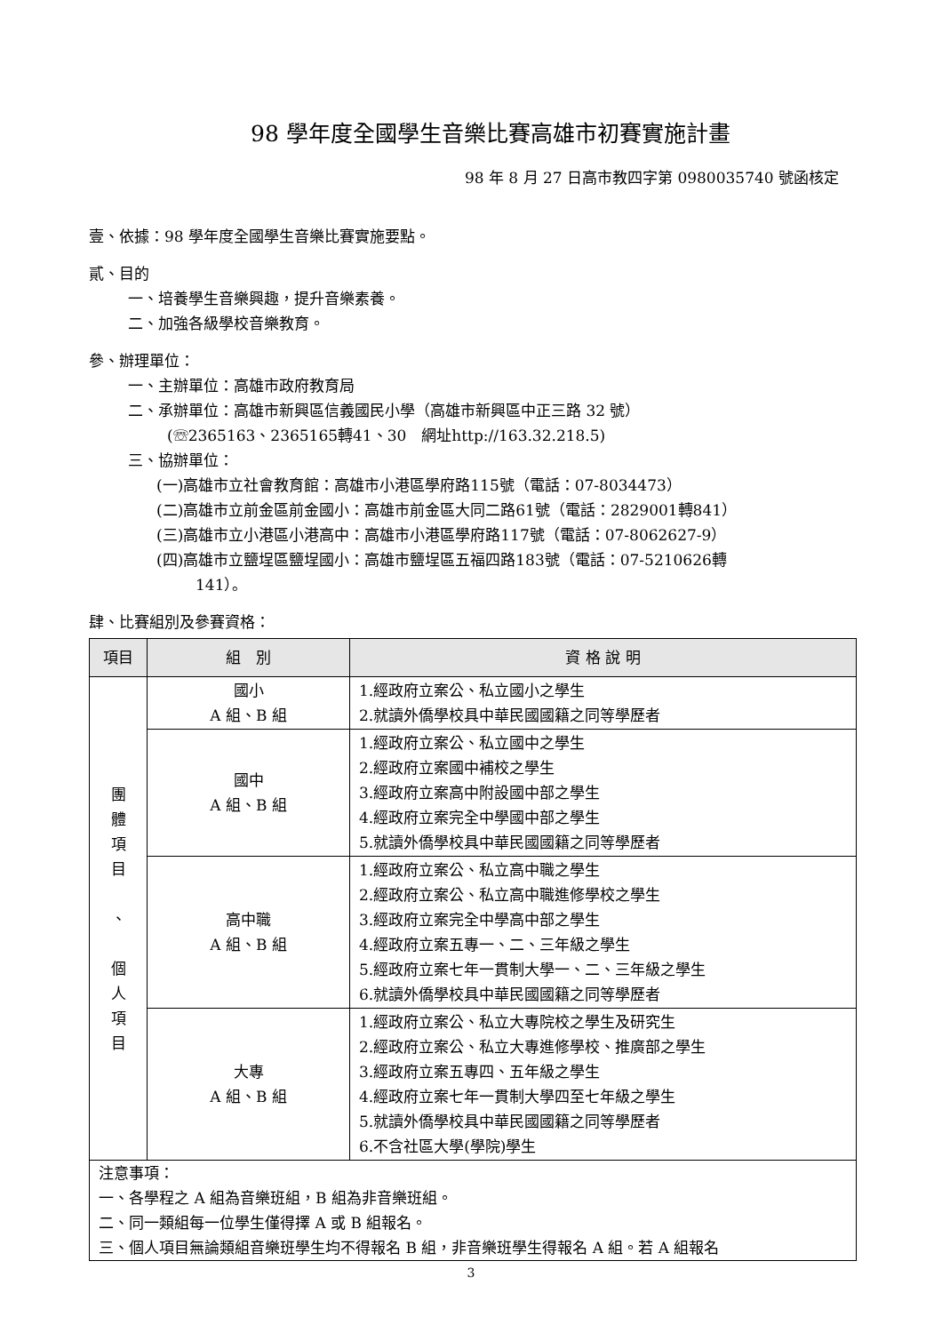98 學年度全國學生音樂比賽高雄市初賽實施計畫
98 年 8 月 27 日高市教四字第 0980035740 號函核定
壹、依據：98 學年度全國學生音樂比賽實施要點。
貳、目的
一、培養學生音樂興趣，提升音樂素養。
二、加強各級學校音樂教育。
參、辦理單位：
一、主辦單位：高雄市政府教育局
二、承辦單位：高雄市新興區信義國民小學（高雄市新興區中正三路 32 號）
(☏2365163、2365165轉41、30　網址http://163.32.218.5)
三、協辦單位：
(一)高雄市立社會教育館：高雄市小港區學府路115號（電話：07-8034473）
(二)高雄市立前金區前金國小：高雄市前金區大同二路61號（電話：2829001轉841）
(三)高雄市立小港區小港高中：高雄市小港區學府路117號（電話：07-8062627-9）
(四)高雄市立鹽埕區鹽埕國小：高雄市鹽埕區五福四路183號（電話：07-5210626轉
141）。
肆、比賽組別及參賽資格：
| 項目 | 組 別 | 資 格 說 明 |
| --- | --- | --- |
| 團 體 項 目 、 個 人 項 目 | 國小 A 組、B 組 | 1.經政府立案公、私立國小之學生 2.就讀外僑學校具中華民國國籍之同等學歷者 |
| | 國中 A 組、B 組 | 1.經政府立案公、私立國中之學生 2.經政府立案國中補校之學生 3.經政府立案高中附設國中部之學生 4.經政府立案完全中學國中部之學生 5.就讀外僑學校具中華民國國籍之同等學歷者 |
| | 高中職 A 組、B 組 | 1.經政府立案公、私立高中職之學生 2.經政府立案公、私立高中職進修學校之學生 3.經政府立案完全中學高中部之學生 4.經政府立案五專一、二、三年級之學生 5.經政府立案七年一貫制大學一、二、三年級之學生 6.就讀外僑學校具中華民國國籍之同等學歷者 |
| | 大專 A 組、B 組 | 1.經政府立案公、私立大專院校之學生及研究生 2.經政府立案公、私立大專進修學校、推廣部之學生 3.經政府立案五專四、五年級之學生 4.經政府立案七年一貫制大學四至七年級之學生 5.就讀外僑學校具中華民國國籍之同等學歷者 6.不含社區大學(學院)學生 |
| 注意事項： 一、各學程之 A 組為音樂班組，B 組為非音樂班組。 二、同一類組每一位學生僅得擇 A 或 B 組報名。 三、個人項目無論類組音樂班學生均不得報名 B 組，非音樂班學生得報名 A 組。若 A 組報名 | | |
3